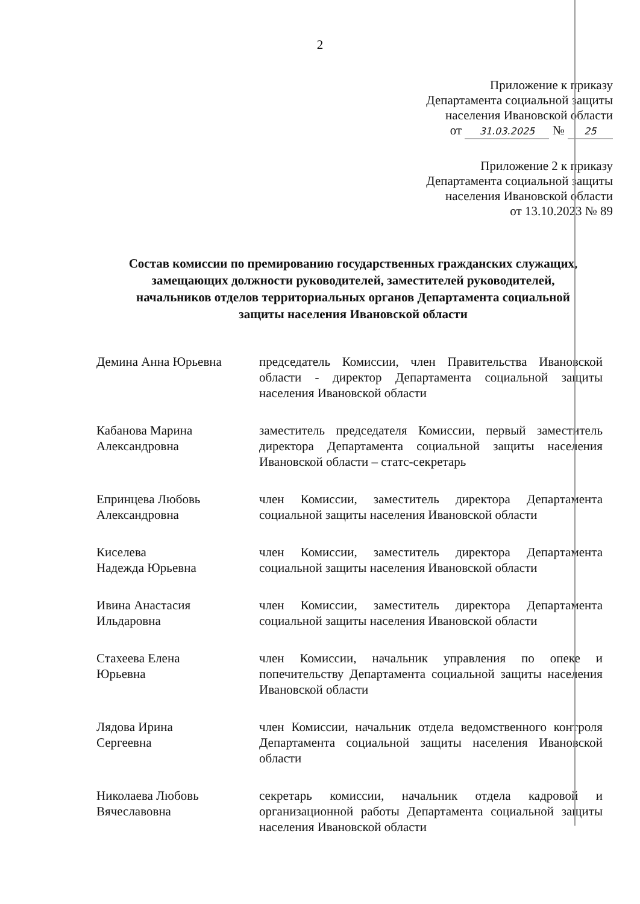2
Приложение к приказу
Департамента социальной защиты
населения Ивановской области
от 31.03.2025 № 25
Приложение 2 к приказу
Департамента социальной защиты
населения Ивановской области
от 13.10.2023 № 89
Состав комиссии по премированию государственных гражданских служащих, замещающих должности руководителей, заместителей руководителей, начальников отделов территориальных органов Департамента социальной защиты населения Ивановской области
| Демина Анна Юрьевна | председатель Комиссии, член Правительства Ивановской области - директор Департамента социальной защиты населения Ивановской области |
| Кабанова Марина Александровна | заместитель председателя Комиссии, первый заместитель директора Департамента социальной защиты населения Ивановской области – статс-секретарь |
| Епринцева Любовь Александровна | член Комиссии, заместитель директора Департамента социальной защиты населения Ивановской области |
| Киселева Надежда Юрьевна | член Комиссии, заместитель директора Департамента социальной защиты населения Ивановской области |
| Ивина Анастасия Ильдаровна | член Комиссии, заместитель директора Департамента социальной защиты населения Ивановской области |
| Стахеева Елена Юрьевна | член Комиссии, начальник управления по опеке и попечительству Департамента социальной защиты населения Ивановской области |
| Лядова Ирина Сергеевна | член Комиссии, начальник отдела ведомственного контроля Департамента социальной защиты населения Ивановской области |
| Николаева Любовь Вячеславовна | секретарь комиссии, начальник отдела кадровой и организационной работы Департамента социальной защиты населения Ивановской области |